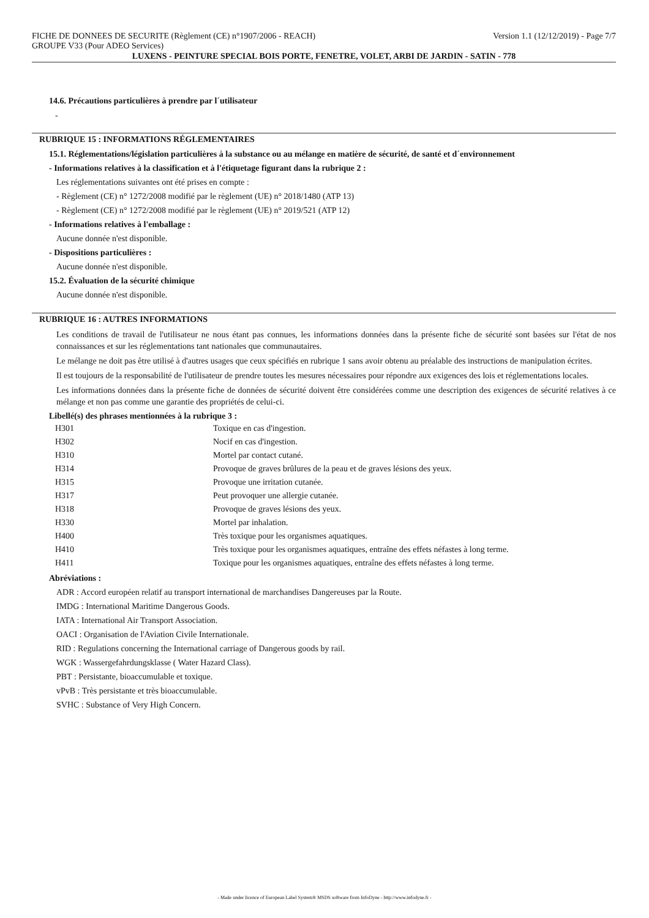FICHE DE DONNEES DE SECURITE (Règlement (CE) n°1907/2006 - REACH) Version 1.1 (12/12/2019) - Page 7/7
GROUPE V33 (Pour ADEO Services)
LUXENS - PEINTURE SPECIAL BOIS PORTE, FENETRE, VOLET, ARBI DE JARDIN - SATIN - 778
14.6. Précautions particulières à prendre par l´utilisateur
-
RUBRIQUE 15 : INFORMATIONS RÉGLEMENTAIRES
15.1. Réglementations/législation particulières à la substance ou au mélange en matière de sécurité, de santé et d´environnement
- Informations relatives à la classification et à l'étiquetage figurant dans la rubrique 2 :
Les réglementations suivantes ont été prises en compte :
- Règlement (CE) n° 1272/2008 modifié par le règlement (UE) n° 2018/1480 (ATP 13)
- Règlement (CE) n° 1272/2008 modifié par le règlement (UE) n° 2019/521 (ATP 12)
- Informations relatives à l'emballage :
Aucune donnée n'est disponible.
- Dispositions particulières :
Aucune donnée n'est disponible.
15.2. Évaluation de la sécurité chimique
Aucune donnée n'est disponible.
RUBRIQUE 16 : AUTRES INFORMATIONS
Les conditions de travail de l'utilisateur ne nous étant pas connues, les informations données dans la présente fiche de sécurité sont basées sur l'état de nos connaissances et sur les réglementations tant nationales que communautaires.
Le mélange ne doit pas être utilisé à d'autres usages que ceux spécifiés en rubrique 1 sans avoir obtenu au préalable des instructions de manipulation écrites.
Il est toujours de la responsabilité de l'utilisateur de prendre toutes les mesures nécessaires pour répondre aux exigences des lois et réglementations locales.
Les informations données dans la présente fiche de données de sécurité doivent être considérées comme une description des exigences de sécurité relatives à ce mélange et non pas comme une garantie des propriétés de celui-ci.
Libellé(s) des phrases mentionnées à la rubrique 3 :
| H301 | Toxique en cas d'ingestion. |
| H302 | Nocif en cas d'ingestion. |
| H310 | Mortel par contact cutané. |
| H314 | Provoque de graves brûlures de la peau et de graves lésions des yeux. |
| H315 | Provoque une irritation cutanée. |
| H317 | Peut provoquer une allergie cutanée. |
| H318 | Provoque de graves lésions des yeux. |
| H330 | Mortel par inhalation. |
| H400 | Très toxique pour les organismes aquatiques. |
| H410 | Très toxique pour les organismes aquatiques, entraîne des effets néfastes à long terme. |
| H411 | Toxique pour les organismes aquatiques, entraîne des effets néfastes à long terme. |
Abréviations :
ADR : Accord européen relatif au transport international de marchandises Dangereuses par la Route.
IMDG : International Maritime Dangerous Goods.
IATA : International Air Transport Association.
OACI : Organisation de l'Aviation Civile Internationale.
RID : Regulations concerning the International carriage of Dangerous goods by rail.
WGK : Wassergefahrdungsklasse ( Water Hazard Class).
PBT : Persistante, bioaccumulable et toxique.
vPvB : Très persistante et très bioaccumulable.
SVHC : Substance of Very High Concern.
- Made under licence of European Label System® MSDS software from InfoDyne - http://www.infodyne.fr -